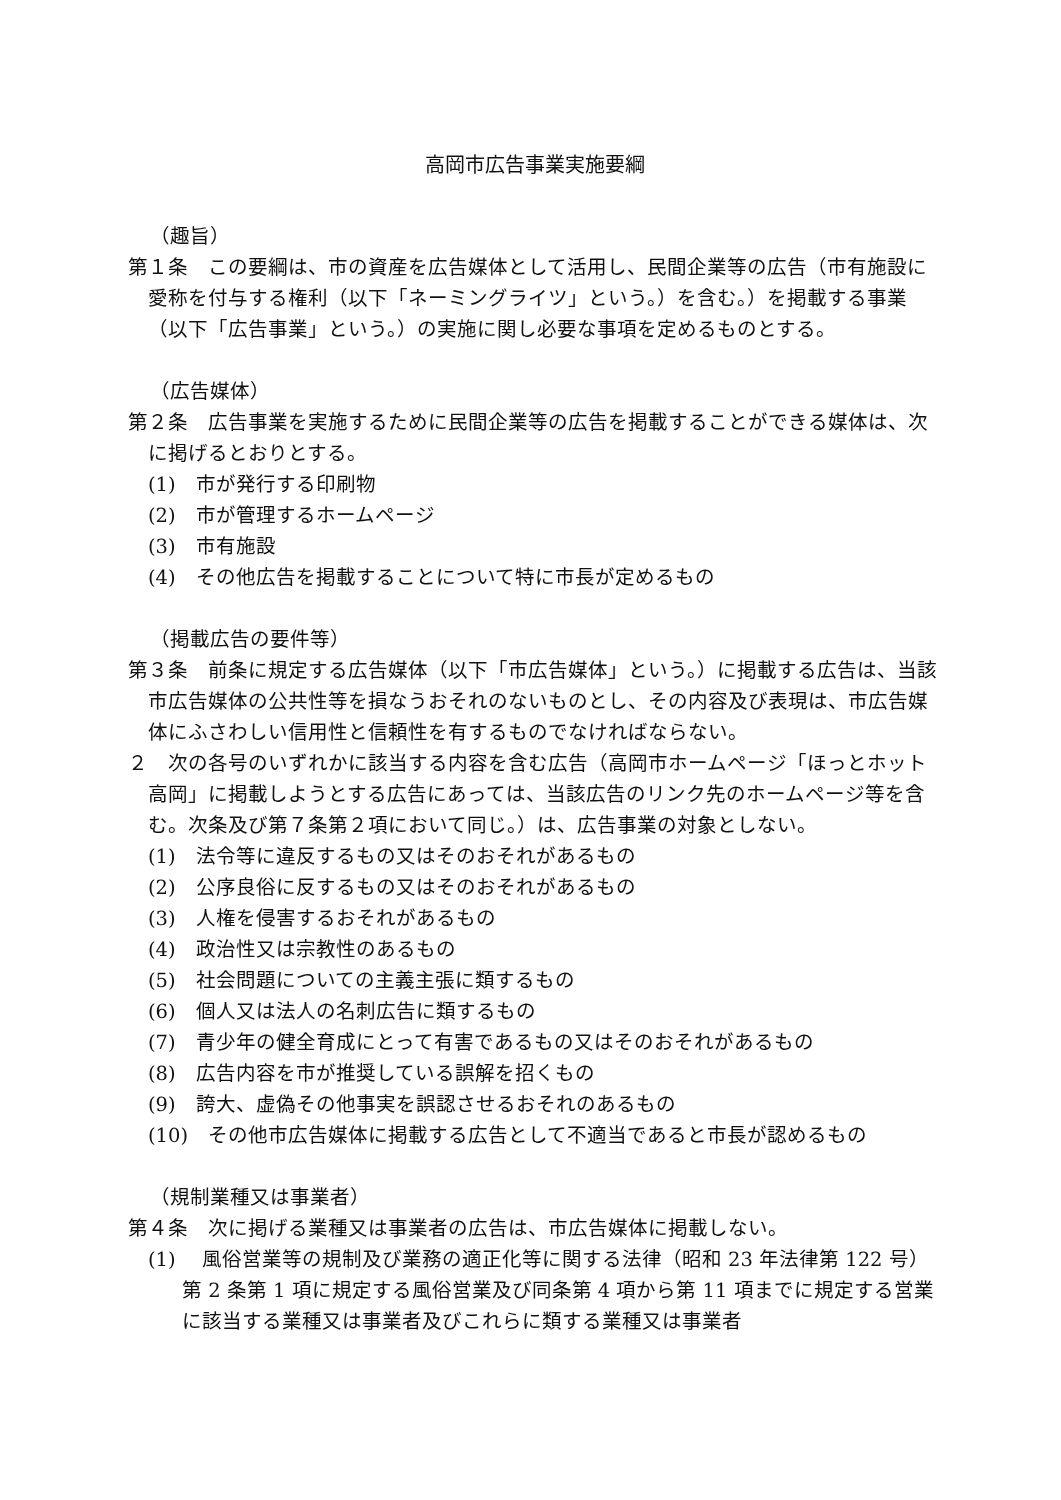高岡市広告事業実施要綱
（趣旨）
第１条　この要綱は、市の資産を広告媒体として活用し、民間企業等の広告（市有施設に愛称を付与する権利（以下「ネーミングライツ」という。）を含む。）を掲載する事業（以下「広告事業」という。）の実施に関し必要な事項を定めるものとする。
（広告媒体）
第２条　広告事業を実施するために民間企業等の広告を掲載することができる媒体は、次に掲げるとおりとする。
(1)　市が発行する印刷物
(2)　市が管理するホームページ
(3)　市有施設
(4)　その他広告を掲載することについて特に市長が定めるもの
（掲載広告の要件等）
第３条　前条に規定する広告媒体（以下「市広告媒体」という。）に掲載する広告は、当該市広告媒体の公共性等を損なうおそれのないものとし、その内容及び表現は、市広告媒体にふさわしい信用性と信頼性を有するものでなければならない。
２　次の各号のいずれかに該当する内容を含む広告（高岡市ホームページ「ほっとホット高岡」に掲載しようとする広告にあっては、当該広告のリンク先のホームページ等を含む。次条及び第７条第２項において同じ。）は、広告事業の対象としない。
(1)　法令等に違反するもの又はそのおそれがあるもの
(2)　公序良俗に反するもの又はそのおそれがあるもの
(3)　人権を侵害するおそれがあるもの
(4)　政治性又は宗教性のあるもの
(5)　社会問題についての主義主張に類するもの
(6)　個人又は法人の名刺広告に類するもの
(7)　青少年の健全育成にとって有害であるもの又はそのおそれがあるもの
(8)　広告内容を市が推奨している誤解を招くもの
(9)　誇大、虚偽その他事実を誤認させるおそれのあるもの
(10)　その他市広告媒体に掲載する広告として不適当であると市長が認めるもの
（規制業種又は事業者）
第４条　次に掲げる業種又は事業者の広告は、市広告媒体に掲載しない。
(1)　 風俗営業等の規制及び業務の適正化等に関する法律（昭和 23 年法律第 122 号）第 2 条第 1 項に規定する風俗営業及び同条第 4 項から第 11 項までに規定する営業に該当する業種又は事業者及びこれらに類する業種又は事業者